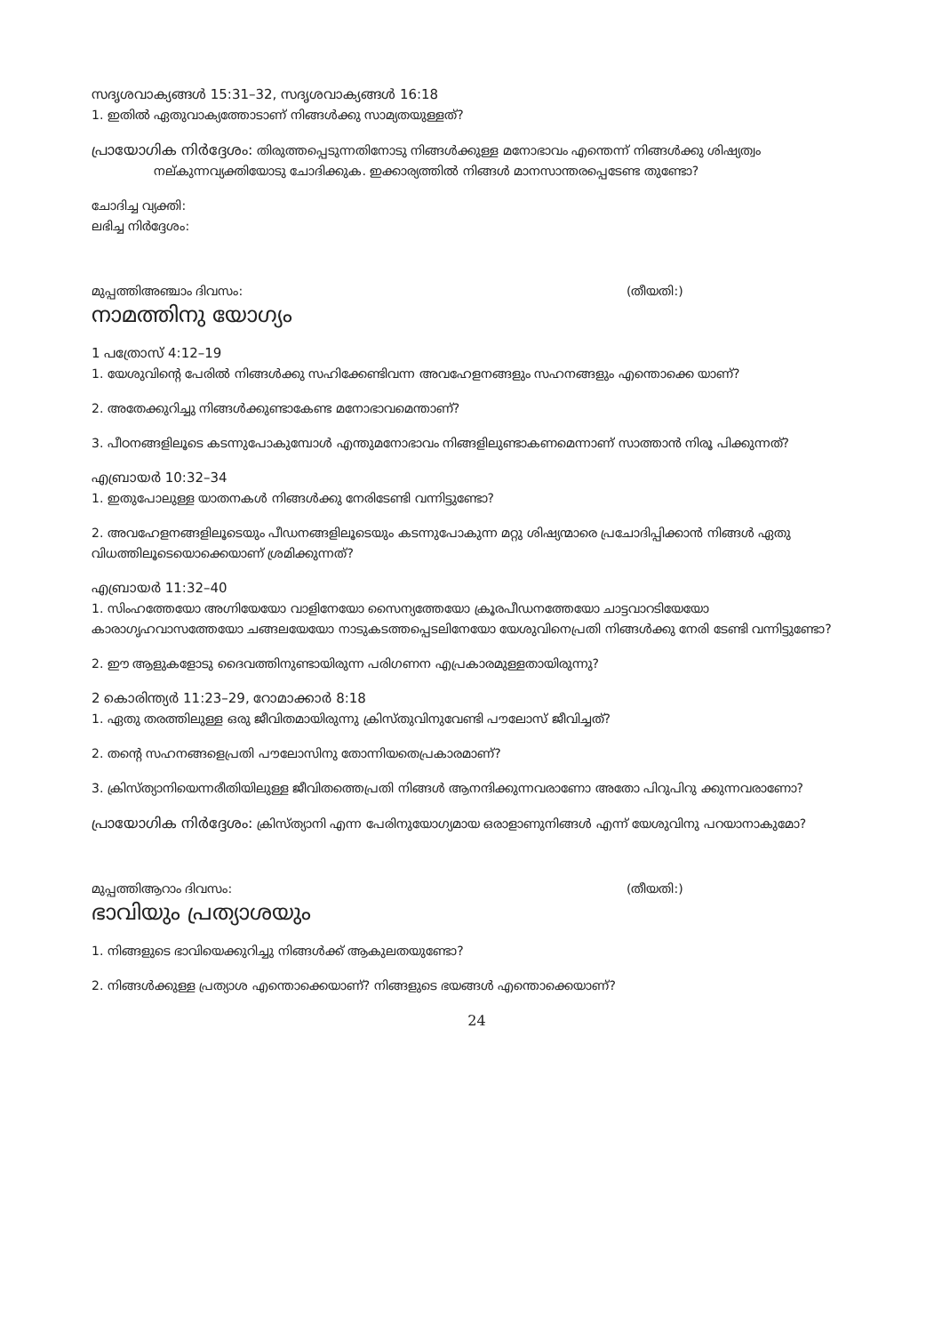സദൃശവാക്യങ്ങൾ 15:31–32, സദൃശവാക്യങ്ങൾ 16:18
1. ഇതിൽ ഏതുവാക്യത്തോടാണ് നിങ്ങൾക്കു സാമ്യതയുള്ളത്?
പ്രായോഗിക നിർദ്ദേശം: തിരുത്തപ്പെടുന്നതിനോടു നിങ്ങൾക്കുള്ള മനോഭാവം എന്തെന്ന് നിങ്ങൾക്കു ശിഷ്യത്വം നല്കുന്നവ്യക്തിയോടു ചോദിക്കുക. ഇക്കാര്യത്തിൽ നിങ്ങൾ മാനസാന്തരപ്പെടേണ്ട തുണ്ടോ?
ചോദിച്ച വ്യക്തി:
ലഭിച്ച നിർദ്ദേശം:
മുപ്പത്തിഅഞ്ചാം ദിവസം: (തീയതി:)
നാമത്തിനു യോഗ്യം
1 പത്രോസ് 4:12–19
1. യേശുവിന്റെ പേരിൽ നിങ്ങൾക്കു സഹിക്കേണ്ടിവന്ന അവഹേളനങ്ങളും സഹനങ്ങളും എന്തൊക്കെ യാണ്?
2. അതേക്കുറിച്ചു നിങ്ങൾക്കുണ്ടാകേണ്ട മനോഭാവമെന്താണ്?
3. പീഠനങ്ങളിലൂടെ കടന്നുപോകുമ്പോൾ എന്തുമനോഭാവം നിങ്ങളിലുണ്ടാകണമെന്നാണ് സാത്താൻ നിരൂ പിക്കുന്നത്?
എബ്രായർ 10:32–34
1. ഇതുപോലുള്ള യാതനകൾ നിങ്ങൾക്കു നേരിടേണ്ടി വന്നിട്ടുണ്ടോ?
2. അവഹേളനങ്ങളിലൂടെയും പീഡനങ്ങളിലൂടെയും കടന്നുപോകുന്ന മറ്റു ശിഷ്യന്മാരെ പ്രചോദിപ്പിക്കാൻ നിങ്ങൾ ഏതു വിധത്തിലൂടെയൊക്കെയാണ് ശ്രമിക്കുന്നത്?
എബ്രായർ 11:32–40
1. സിംഹത്തേയോ അഗ്നിയേയോ വാളിനേയോ സൈന്യത്തേയോ ക്രൂരപീഡനത്തേയോ ചാട്ടവാറടിയേയോ കാരാഗൃഹവാസത്തേയോ ചങ്ങലയേയോ നാടുകടത്തപ്പെടലിനേയോ യേശുവിനെപ്രതി നിങ്ങൾക്കു നേരി ടേണ്ടി വന്നിട്ടുണ്ടോ?
2. ഈ ആളുകളോടു ദൈവത്തിനുണ്ടായിരുന്ന പരിഗണന എപ്രകാരമുള്ളതായിരുന്നു?
2 കൊരിന്ത്യർ 11:23–29, റോമാക്കാർ 8:18
1. ഏതു തരത്തിലുള്ള ഒരു ജീവിതമായിരുന്നു ക്രിസ്തുവിനുവേണ്ടി പൗലോസ് ജീവിച്ചത്?
2. തന്റെ സഹനങ്ങളെപ്രതി പൗലോസിനു തോന്നിയതെപ്രകാരമാണ്?
3. ക്രിസ്ത്യാനിയെന്നരീതിയിലുള്ള ജീവിതത്തെപ്രതി നിങ്ങൾ ആനന്ദിക്കുന്നവരാണോ അതോ പിറുപിറു ക്കുന്നവരാണോ?
പ്രായോഗിക നിർദ്ദേശം: ക്രിസ്ത്യാനി എന്ന പേരിനുയോഗ്യമായ ഒരാളാണുനിങ്ങൾ എന്ന് യേശുവിനു പറയാനാകുമോ?
മുപ്പത്തിആറാം ദിവസം: (തീയതി:)
ഭാവിയും പ്രത്യാശയും
1. നിങ്ങളുടെ ഭാവിയെക്കുറിച്ചു നിങ്ങൾക്ക് ആകുലതയുണ്ടോ?
2. നിങ്ങൾക്കുള്ള പ്രത്യാശ എന്തൊക്കെയാണ്? നിങ്ങളുടെ ഭയങ്ങൾ എന്തൊക്കെയാണ്?
24